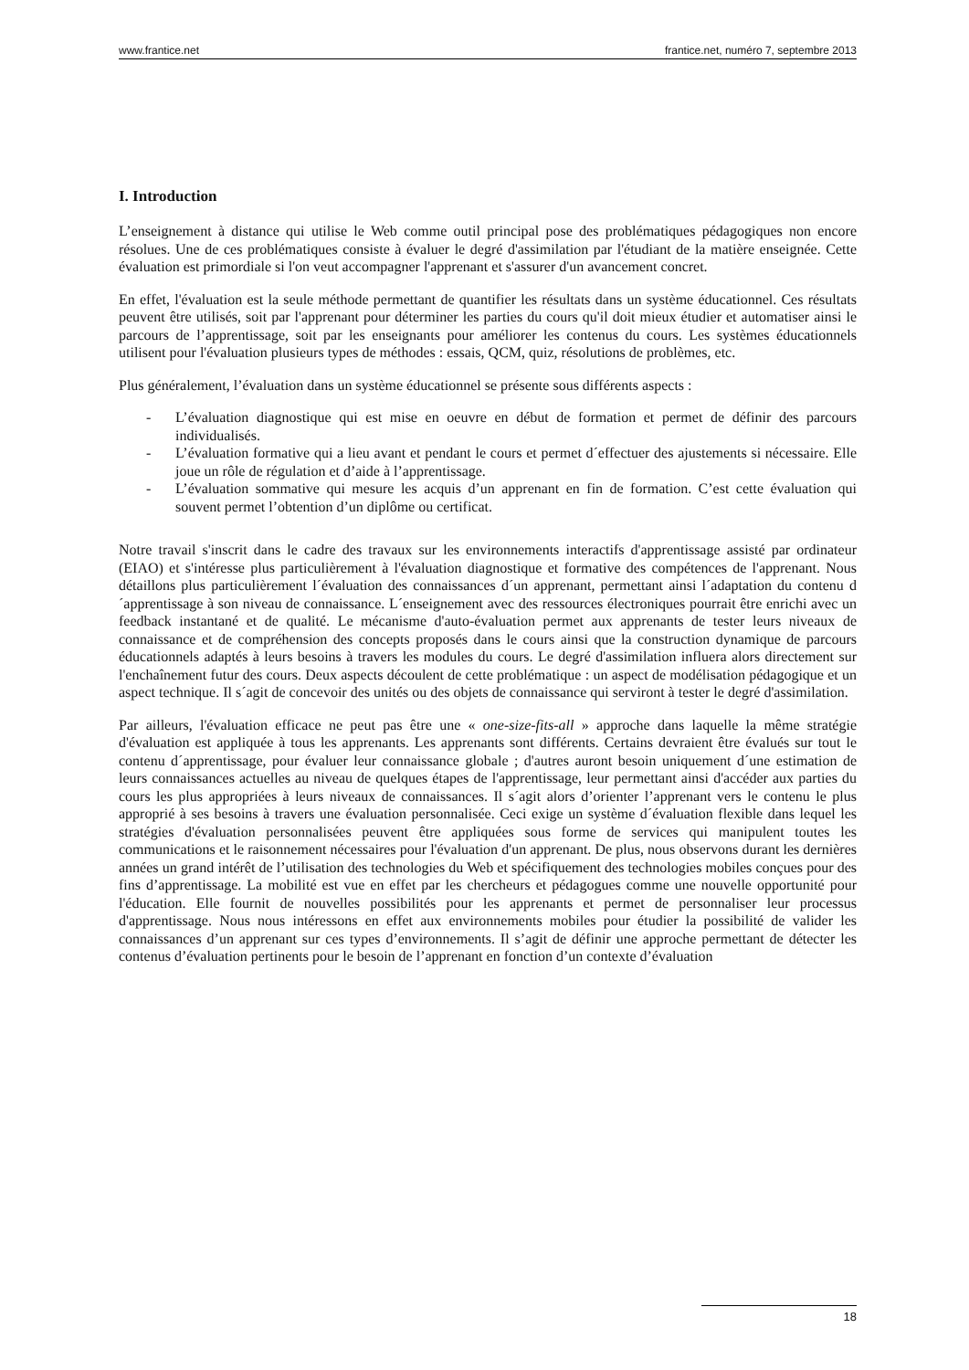www.frantice.net frantice.net, numéro 7, septembre 2013
I. Introduction
L’enseignement à distance qui utilise le Web comme outil principal pose des problématiques pédagogiques non encore résolues. Une de ces problématiques consiste à évaluer le degré d'assimilation par l'étudiant de la matière enseignée. Cette évaluation est primordiale si l'on veut accompagner l'apprenant et s'assurer d'un avancement concret.
En effet, l'évaluation est la seule méthode permettant de quantifier les résultats dans un système éducationnel. Ces résultats peuvent être utilisés, soit par l'apprenant pour déterminer les parties du cours qu'il doit mieux étudier et automatiser ainsi le parcours de l’apprentissage, soit par les enseignants pour améliorer les contenus du cours. Les systèmes éducationnels utilisent pour l'évaluation plusieurs types de méthodes : essais, QCM, quiz, résolutions de problèmes, etc.
Plus généralement, l’évaluation dans un système éducationnel se présente sous différents aspects :
- L’évaluation diagnostique qui est mise en oeuvre en début de formation et permet de définir des parcours individualisés.
- L’évaluation formative qui a lieu avant et pendant le cours et permet d´effectuer des ajustements si nécessaire. Elle joue un rôle de régulation et d’aide à l’apprentissage.
- L’évaluation sommative qui mesure les acquis d’un apprenant en fin de formation. C’est cette évaluation qui souvent permet l’obtention d’un diplôme ou certificat.
Notre travail s'inscrit dans le cadre des travaux sur les environnements interactifs d'apprentissage assisté par ordinateur (EIAO) et s'intéresse plus particulièrement à l'évaluation diagnostique et formative des compétences de l'apprenant. Nous détaillons plus particulièrement l´évaluation des connaissances d´un apprenant, permettant ainsi l´adaptation du contenu d´apprentissage à son niveau de connaissance. L´enseignement avec des ressources électroniques pourrait être enrichi avec un feedback instantané et de qualité. Le mécanisme d'auto-évaluation permet aux apprenants de tester leurs niveaux de connaissance et de compréhension des concepts proposés dans le cours ainsi que la construction dynamique de parcours éducationnels adaptés à leurs besoins à travers les modules du cours. Le degré d'assimilation influera alors directement sur l'enchaînement futur des cours. Deux aspects découlent de cette problématique : un aspect de modélisation pédagogique et un aspect technique. Il s´agit de concevoir des unités ou des objets de connaissance qui serviront à tester le degré d'assimilation.
Par ailleurs, l'évaluation efficace ne peut pas être une « one-size-fits-all » approche dans laquelle la même stratégie d'évaluation est appliquée à tous les apprenants. Les apprenants sont différents. Certains devraient être évalués sur tout le contenu d´apprentissage, pour évaluer leur connaissance globale ; d'autres auront besoin uniquement d´une estimation de leurs connaissances actuelles au niveau de quelques étapes de l'apprentissage, leur permettant ainsi d'accéder aux parties du cours les plus appropriées à leurs niveaux de connaissances. Il s´agit alors d’orienter l’apprenant vers le contenu le plus approprié à ses besoins à travers une évaluation personnalisée. Ceci exige un système d´évaluation flexible dans lequel les stratégies d'évaluation personnalisées peuvent être appliquées sous forme de services qui manipulent toutes les communications et le raisonnement nécessaires pour l'évaluation d'un apprenant. De plus, nous observons durant les dernières années un grand intérêt de l’utilisation des technologies du Web et spécifiquement des technologies mobiles conçues pour des fins d’apprentissage. La mobilité est vue en effet par les chercheurs et pédagogues comme une nouvelle opportunité pour l'éducation. Elle fournit de nouvelles possibilités pour les apprenants et permet de personnaliser leur processus d'apprentissage. Nous nous intéressons en effet aux environnements mobiles pour étudier la possibilité de valider les connaissances d’un apprenant sur ces types d’environnements. Il s’agit de définir une approche permettant de détecter les contenus d’évaluation pertinents pour le besoin de l’apprenant en fonction d’un contexte d’évaluation
18